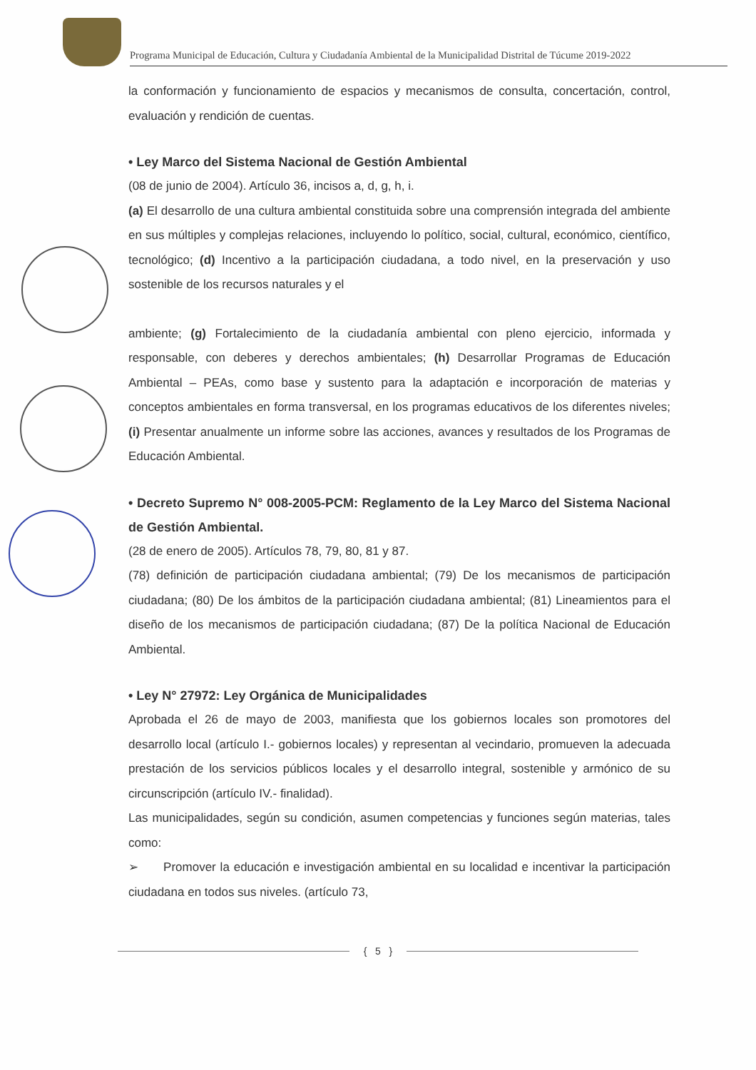Programa Municipal de Educación, Cultura y Ciudadanía Ambiental de la Municipalidad Distrital de Túcume 2019-2022
la conformación y funcionamiento de espacios y mecanismos de consulta, concertación, control, evaluación y rendición de cuentas.
• Ley Marco del Sistema Nacional de Gestión Ambiental
(08 de junio de 2004). Artículo 36, incisos a, d, g, h, i.
(a) El desarrollo de una cultura ambiental constituida sobre una comprensión integrada del ambiente en sus múltiples y complejas relaciones, incluyendo lo político, social, cultural, económico, científico, tecnológico; (d) Incentivo a la participación ciudadana, a todo nivel, en la preservación y uso sostenible de los recursos naturales y el
ambiente; (g) Fortalecimiento de la ciudadanía ambiental con pleno ejercicio, informada y responsable, con deberes y derechos ambientales; (h) Desarrollar Programas de Educación Ambiental – PEAs, como base y sustento para la adaptación e incorporación de materias y conceptos ambientales en forma transversal, en los programas educativos de los diferentes niveles; (i) Presentar anualmente un informe sobre las acciones, avances y resultados de los Programas de Educación Ambiental.
• Decreto Supremo N° 008-2005-PCM: Reglamento de la Ley Marco del Sistema Nacional de Gestión Ambiental.
(28 de enero de 2005). Artículos 78, 79, 80, 81 y 87.
(78) definición de participación ciudadana ambiental; (79) De los mecanismos de participación ciudadana; (80) De los ámbitos de la participación ciudadana ambiental; (81) Lineamientos para el diseño de los mecanismos de participación ciudadana; (87) De la política Nacional de Educación Ambiental.
• Ley N° 27972: Ley Orgánica de Municipalidades
Aprobada el 26 de mayo de 2003, manifiesta que los gobiernos locales son promotores del desarrollo local (artículo I.- gobiernos locales) y representan al vecindario, promueven la adecuada prestación de los servicios públicos locales y el desarrollo integral, sostenible y armónico de su circunscripción (artículo IV.- finalidad).
Las municipalidades, según su condición, asumen competencias y funciones según materias, tales como:
➢ Promover la educación e investigación ambiental en su localidad e incentivar la participación ciudadana en todos sus niveles. (artículo 73,
{ 5 }